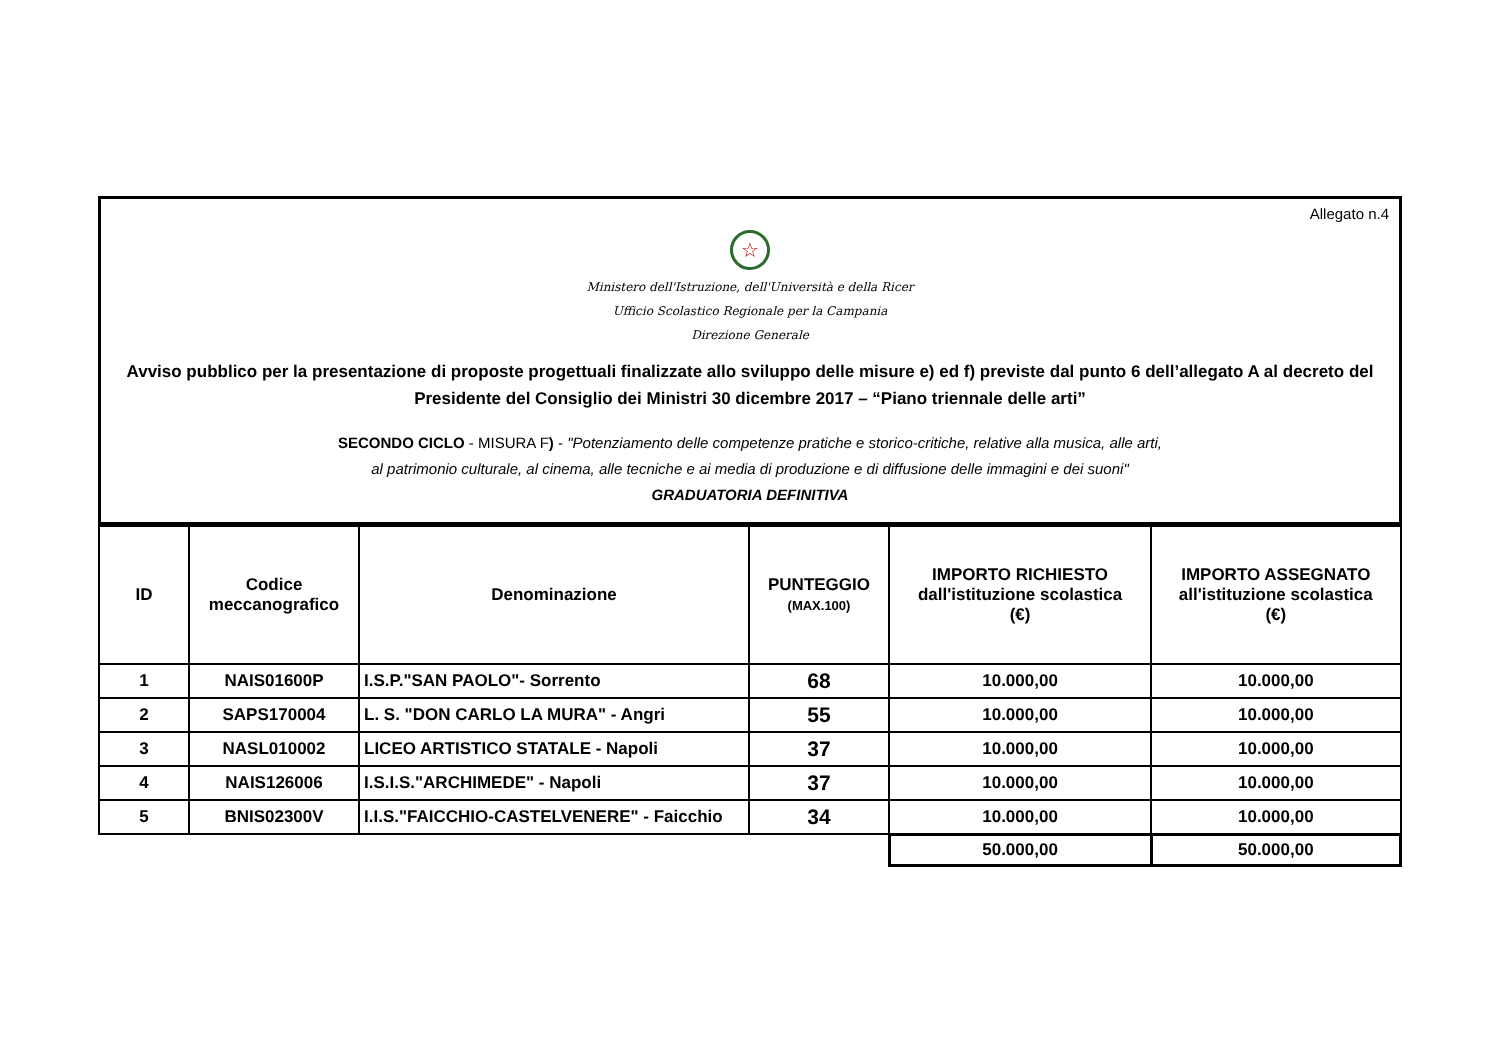Allegato n.4
☆
Ministero dell'Istruzione, dell'Università e della Ricer
Ufficio Scolastico Regionale per la Campania
Direzione Generale
Avviso pubblico per la presentazione di proposte progettuali finalizzate allo sviluppo delle misure e) ed f) previste dal punto 6 dell’allegato A al decreto del Presidente del Consiglio dei Ministri 30 dicembre 2017 – “Piano triennale delle arti”
SECONDO CICLO - MISURA F) - "Potenziamento delle competenze pratiche e storico-critiche, relative alla musica, alle arti,
al patrimonio culturale, al cinema, alle tecniche e ai media di produzione e di diffusione delle immagini e dei suoni"
GRADUATORIA DEFINITIVA
| ID | Codice meccanografico | Denominazione | PUNTEGGIO (MAX.100) | IMPORTO RICHIESTO dall'istituzione scolastica (€) | IMPORTO ASSEGNATO all'istituzione scolastica (€) |
| --- | --- | --- | --- | --- | --- |
| 1 | NAIS01600P | I.S.P."SAN PAOLO"- Sorrento | 68 | 10.000,00 | 10.000,00 |
| 2 | SAPS170004 | L. S. "DON CARLO LA MURA" - Angri | 55 | 10.000,00 | 10.000,00 |
| 3 | NASL010002 | LICEO ARTISTICO STATALE - Napoli | 37 | 10.000,00 | 10.000,00 |
| 4 | NAIS126006 | I.S.I.S."ARCHIMEDE" - Napoli | 37 | 10.000,00 | 10.000,00 |
| 5 | BNIS02300V | I.I.S."FAICCHIO-CASTELVENERE" - Faicchio | 34 | 10.000,00 | 10.000,00 |
| | | | | 50.000,00 | 50.000,00 |